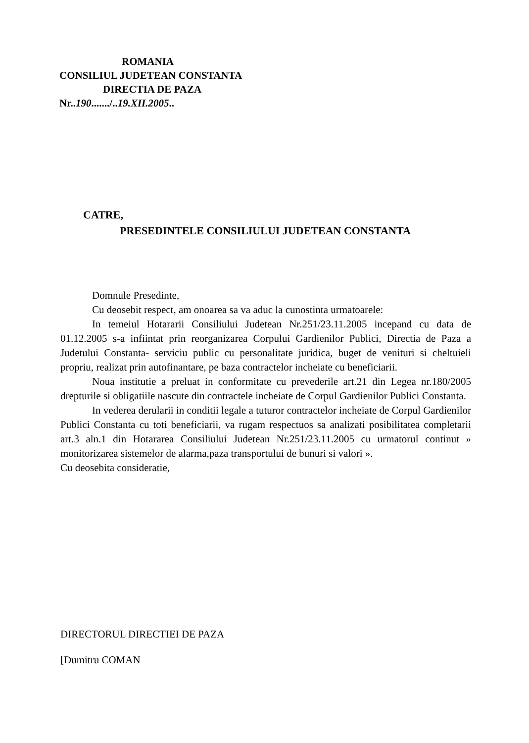ROMANIA
CONSILIUL JUDETEAN CONSTANTA
DIRECTIA DE PAZA
Nr..190......./..19.XII.2005..
CATRE,
PRESEDINTELE CONSILIULUI JUDETEAN CONSTANTA
Domnule Presedinte,
Cu deosebit respect, am onoarea sa va aduc la cunostinta urmatoarele:
In temeiul Hotararii Consiliului Judetean Nr.251/23.11.2005 incepand cu data de 01.12.2005 s-a infiintat prin reorganizarea Corpului Gardienilor Publici, Directia de Paza a Judetului Constanta- serviciu public cu personalitate juridica, buget de venituri si cheltuieli propriu, realizat prin autofinantare, pe baza contractelor incheiate cu beneficiarii.
Noua institutie a preluat in conformitate cu prevederile art.21 din Legea nr.180/2005 drepturile si obligatiile nascute din contractele incheiate de Corpul Gardienilor Publici Constanta.
In vederea derularii in conditii legale a tuturor contractelor incheiate de Corpul Gardienilor Publici Constanta cu toti beneficiarii, va rugam respectuos sa analizati posibilitatea completarii art.3 aln.1 din Hotararea Consiliului Judetean Nr.251/23.11.2005 cu urmatorul continut » monitorizarea sistemelor de alarma,paza transportului de bunuri si valori ».
Cu deosebita consideratie,
DIRECTORUL DIRECTIEI DE PAZA
[Dumitru COMAN